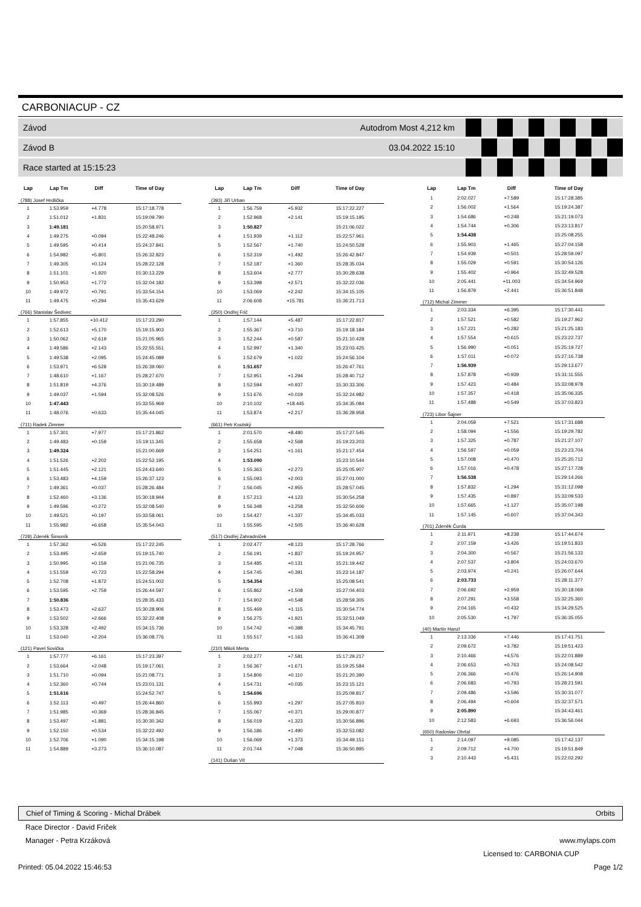CARBONIACUP - CZ
Závod Autodrom Most 4,212 km
Závod B 03.04.2022 15:10
Race started at 15:15:23
| Lap | Lap Tm | Diff | Time of Day |
| --- | --- | --- | --- |
| (788) Josef Hrdlička | | | |
| 1 | 1:53.959 | +4.778 | 15:17:18.778 |
| 2 | 1:51.012 | +1.831 | 15:19:09.790 |
| 3 | 1:49.181 | | 15:20:58.971 |
| 4 | 1:49.275 | +0.094 | 15:22:48.246 |
| 5 | 1:49.595 | +0.414 | 15:24:37.841 |
| 6 | 1:54.982 | +5.801 | 15:26:32.823 |
| 7 | 1:49.305 | +0.124 | 15:28:22.128 |
| 8 | 1:51.101 | +1.920 | 15:30:13.229 |
| 9 | 1:50.953 | +1.772 | 15:32:04.182 |
| 10 | 1:49.972 | +0.791 | 15:33:54.154 |
| 11 | 1:49.475 | +0.294 | 15:35:43.629 |
| (766) Stanislav Šedivec | | | |
| 1 | 1:57.855 | +10.412 | 15:17:23.290 |
| 2 | 1:52.613 | +5.170 | 15:19:15.903 |
| 3 | 1:50.062 | +2.619 | 15:21:05.965 |
| 4 | 1:49.586 | +2.143 | 15:22:55.551 |
| 5 | 1:49.538 | +2.095 | 15:24:45.089 |
| 6 | 1:53.971 | +6.528 | 15:26:39.060 |
| 7 | 1:48.610 | +1.167 | 15:28:27.670 |
| 8 | 1:51.819 | +4.376 | 15:30:19.489 |
| 9 | 1:49.037 | +1.594 | 15:32:08.526 |
| 10 | 1:47.443 | | 15:33:55.969 |
| 11 | 1:48.076 | +0.633 | 15:35:44.045 |
| (711) Radek Zimmer | | | |
| 1 | 1:57.301 | +7.977 | 15:17:21.862 |
| 2 | 1:49.483 | +0.159 | 15:19:11.345 |
| 3 | 1:49.324 | | 15:21:00.669 |
| 4 | 1:51.526 | +2.202 | 15:22:52.195 |
| 5 | 1:51.445 | +2.121 | 15:24:43.640 |
| 6 | 1:53.483 | +4.159 | 15:26:37.123 |
| 7 | 1:49.361 | +0.037 | 15:28:26.484 |
| 8 | 1:52.460 | +3.136 | 15:30:18.944 |
| 9 | 1:49.596 | +0.272 | 15:32:08.540 |
| 10 | 1:49.521 | +0.197 | 15:33:58.061 |
| 11 | 1:55.982 | +6.658 | 15:35:54.043 |
| (728) Zdeněk Šimoník | | | |
| 1 | 1:57.362 | +6.526 | 15:17:22.245 |
| 2 | 1:53.495 | +2.659 | 15:19:15.740 |
| 3 | 1:50.995 | +0.159 | 15:21:06.735 |
| 4 | 1:51.559 | +0.723 | 15:22:58.294 |
| 5 | 1:52.708 | +1.872 | 15:24:51.002 |
| 6 | 1:53.595 | +2.759 | 15:26:44.597 |
| 7 | 1:50.836 | | 15:28:35.433 |
| 8 | 1:53.473 | +2.637 | 15:30:28.906 |
| 9 | 1:53.502 | +2.666 | 15:32:22.408 |
| 10 | 1:53.328 | +2.492 | 15:34:15.736 |
| 11 | 1:53.040 | +2.204 | 15:36:08.776 |
| (121) Pavel Sovička | | | |
| 1 | 1:57.777 | +6.161 | 15:17:23.397 |
| 2 | 1:53.664 | +2.048 | 15:19:17.061 |
| 3 | 1:51.710 | +0.094 | 15:21:08.771 |
| 4 | 1:52.360 | +0.744 | 15:23:01.131 |
| 5 | 1:51.616 | | 15:24:52.747 |
| 6 | 1:52.113 | +0.497 | 15:26:44.860 |
| 7 | 1:51.985 | +0.369 | 15:28:36.845 |
| 8 | 1:53.497 | +1.881 | 15:30:30.342 |
| 9 | 1:52.150 | +0.534 | 15:32:22.492 |
| 10 | 1:52.706 | +1.090 | 15:34:15.198 |
| 11 | 1:54.889 | +3.273 | 15:36:10.087 |
| Lap | Lap Tm | Diff | Time of Day |
| --- | --- | --- | --- |
| (393) Jiří Urban | | | |
| 1 | 1:56.759 | +5.932 | 15:17:22.227 |
| 2 | 1:52.968 | +2.141 | 15:19:15.195 |
| 3 | 1:50.827 | | 15:21:06.022 |
| 4 | 1:51.939 | +1.112 | 15:22:57.961 |
| 5 | 1:52.567 | +1.740 | 15:24:50.528 |
| 6 | 1:52.319 | +1.492 | 15:26:42.847 |
| 7 | 1:52.187 | +1.360 | 15:28:35.034 |
| 8 | 1:53.604 | +2.777 | 15:30:28.638 |
| 9 | 1:53.398 | +2.571 | 15:32:22.036 |
| 10 | 1:53.069 | +2.242 | 15:34:15.105 |
| 11 | 2:06.608 | +15.781 | 15:36:21.713 |
| (250) Ondřej Frič | | | |
| 1 | 1:57.144 | +5.487 | 15:17:22.817 |
| 2 | 1:55.367 | +3.710 | 15:19:18.184 |
| 3 | 1:52.244 | +0.587 | 15:21:10.428 |
| 4 | 1:52.997 | +1.340 | 15:23:03.425 |
| 5 | 1:52.679 | +1.022 | 15:24:56.104 |
| 6 | 1:51.657 | | 15:26:47.761 |
| 7 | 1:52.951 | +1.294 | 15:28:40.712 |
| 8 | 1:52.594 | +0.937 | 15:30:33.306 |
| 9 | 1:51.676 | +0.019 | 15:32:24.982 |
| 10 | 2:10.102 | +18.445 | 15:34:35.084 |
| 11 | 1:53.874 | +2.217 | 15:36:28.958 |
| (661) Petr Koutský | | | |
| 1 | 2:01.570 | +8.480 | 15:17:27.545 |
| 2 | 1:55.658 | +2.568 | 15:19:23.203 |
| 3 | 1:54.251 | +1.161 | 15:21:17.454 |
| 4 | 1:53.090 | | 15:23:10.544 |
| 5 | 1:55.363 | +2.273 | 15:25:05.907 |
| 6 | 1:55.093 | +2.003 | 15:27:01.000 |
| 7 | 1:56.045 | +2.955 | 15:28:57.045 |
| 8 | 1:57.213 | +4.123 | 15:30:54.258 |
| 9 | 1:56.348 | +3.258 | 15:32:50.606 |
| 10 | 1:54.427 | +1.337 | 15:34:45.033 |
| 11 | 1:55.595 | +2.505 | 15:36:40.628 |
| (517) Ondřej Zahradníček | | | |
| 1 | 2:02.477 | +8.123 | 15:17:28.766 |
| 2 | 1:56.191 | +1.837 | 15:19:24.957 |
| 3 | 1:54.485 | +0.131 | 15:21:19.442 |
| 4 | 1:54.745 | +0.391 | 15:23:14.187 |
| 5 | 1:54.354 | | 15:25:08.541 |
| 6 | 1:55.862 | +1.508 | 15:27:04.403 |
| 7 | 1:54.902 | +0.548 | 15:28:59.305 |
| 8 | 1:55.469 | +1.115 | 15:30:54.774 |
| 9 | 1:56.275 | +1.921 | 15:32:51.049 |
| 10 | 1:54.742 | +0.388 | 15:34:45.791 |
| 11 | 1:55.517 | +1.163 | 15:36:41.308 |
| (210) Miloš Merta | | | |
| 1 | 2:02.277 | +7.581 | 15:17:29.217 |
| 2 | 1:56.367 | +1.671 | 15:19:25.584 |
| 3 | 1:54.806 | +0.110 | 15:21:20.390 |
| 4 | 1:54.731 | +0.035 | 15:23:15.121 |
| 5 | 1:54.696 | | 15:25:09.817 |
| 6 | 1:55.993 | +1.297 | 15:27:05.810 |
| 7 | 1:55.067 | +0.371 | 15:29:00.877 |
| 8 | 1:56.019 | +1.323 | 15:30:56.896 |
| 9 | 1:56.186 | +1.490 | 15:32:53.082 |
| 10 | 1:56.069 | +1.373 | 15:34:49.151 |
| 11 | 2:01.744 | +7.048 | 15:36:50.895 |
| (141) Dušan Vít | | | |
| Lap | Lap Tm | Diff | Time of Day |
| --- | --- | --- | --- |
| 1 | 2:02.027 | +7.589 | 15:17:28.385 |
| 2 | 1:56.002 | +1.564 | 15:19:24.387 |
| 3 | 1:54.686 | +0.248 | 15:21:19.073 |
| 4 | 1:54.744 | +0.306 | 15:23:13.817 |
| 5 | 1:54.438 | | 15:25:08.255 |
| 6 | 1:55.903 | +1.465 | 15:27:04.158 |
| 7 | 1:54.939 | +0.501 | 15:28:59.097 |
| 8 | 1:55.029 | +0.591 | 15:30:54.126 |
| 9 | 1:55.402 | +0.964 | 15:32:49.528 |
| 10 | 2:05.441 | +11.003 | 15:34:54.969 |
| 11 | 1:56.879 | +2.441 | 15:36:51.848 |
| (712) Michal Zimmer | | | |
| 1 | 2:03.334 | +6.395 | 15:17:30.441 |
| 2 | 1:57.521 | +0.582 | 15:19:27.962 |
| 3 | 1:57.221 | +0.282 | 15:21:25.183 |
| 4 | 1:57.554 | +0.615 | 15:23:22.737 |
| 5 | 1:56.990 | +0.051 | 15:25:19.727 |
| 6 | 1:57.011 | +0.072 | 15:27:16.738 |
| 7 | 1:56.939 | | 15:29:13.677 |
| 8 | 1:57.878 | +0.939 | 15:31:11.555 |
| 9 | 1:57.423 | +0.484 | 15:33:08.978 |
| 10 | 1:57.357 | +0.418 | 15:35:06.335 |
| 11 | 1:57.488 | +0.549 | 15:37:03.823 |
| (723) Libor Šajner | | | |
| 1 | 2:04.059 | +7.521 | 15:17:31.688 |
| 2 | 1:58.094 | +1.556 | 15:19:29.782 |
| 3 | 1:57.325 | +0.787 | 15:21:27.107 |
| 4 | 1:56.597 | +0.059 | 15:23:23.704 |
| 5 | 1:57.008 | +0.470 | 15:25:20.712 |
| 6 | 1:57.016 | +0.478 | 15:27:17.728 |
| 7 | 1:56.538 | | 15:29:14.266 |
| 8 | 1:57.832 | +1.294 | 15:31:12.098 |
| 9 | 1:57.435 | +0.897 | 15:33:09.533 |
| 10 | 1:57.665 | +1.127 | 15:35:07.198 |
| 11 | 1:57.145 | +0.607 | 15:37:04.343 |
| (701) Zdeněk Čurda | | | |
| 1 | 2:11.971 | +8.238 | 15:17:44.674 |
| 2 | 2:07.159 | +3.426 | 15:19:51.833 |
| 3 | 2:04.300 | +0.567 | 15:21:56.133 |
| 4 | 2:07.537 | +3.804 | 15:24:03.670 |
| 5 | 2:03.974 | +0.241 | 15:26:07.644 |
| 6 | 2:03.733 | | 15:28:11.377 |
| 7 | 2:06.692 | +2.959 | 15:30:18.069 |
| 8 | 2:07.291 | +3.558 | 15:32:25.360 |
| 9 | 2:04.165 | +0.432 | 15:34:29.525 |
| 10 | 2:05.530 | +1.797 | 15:36:35.055 |
| (40) Martin Hanzl | | | |
| 1 | 2:13.336 | +7.446 | 15:17:41.751 |
| 2 | 2:09.672 | +3.782 | 15:19:51.423 |
| 3 | 2:10.466 | +4.576 | 15:22:01.889 |
| 4 | 2:06.653 | +0.763 | 15:24:08.542 |
| 5 | 2:06.366 | +0.476 | 15:26:14.908 |
| 6 | 2:06.683 | +0.793 | 15:28:21.591 |
| 7 | 2:09.486 | +3.596 | 15:30:31.077 |
| 8 | 2:06.494 | +0.604 | 15:32:37.571 |
| 9 | 2:05.890 | | 15:34:43.461 |
| 10 | 2:12.583 | +6.693 | 15:36:56.044 |
| (650) Radoslav Obrtal | | | |
| 1 | 2:14.097 | +9.085 | 15:17:42.137 |
| 2 | 2:09.712 | +4.700 | 15:19:51.849 |
| 3 | 2:10.443 | +5.431 | 15:22:02.292 |
Chief of Timing & Scoring - Michal Drábek Orbits
Race Director - David Friček
Manager - Petra Krzáková www.mylaps.com
Licensed to: CARBONIA CUP
Printed: 05.04.2022 15:46:53 Page 1/2